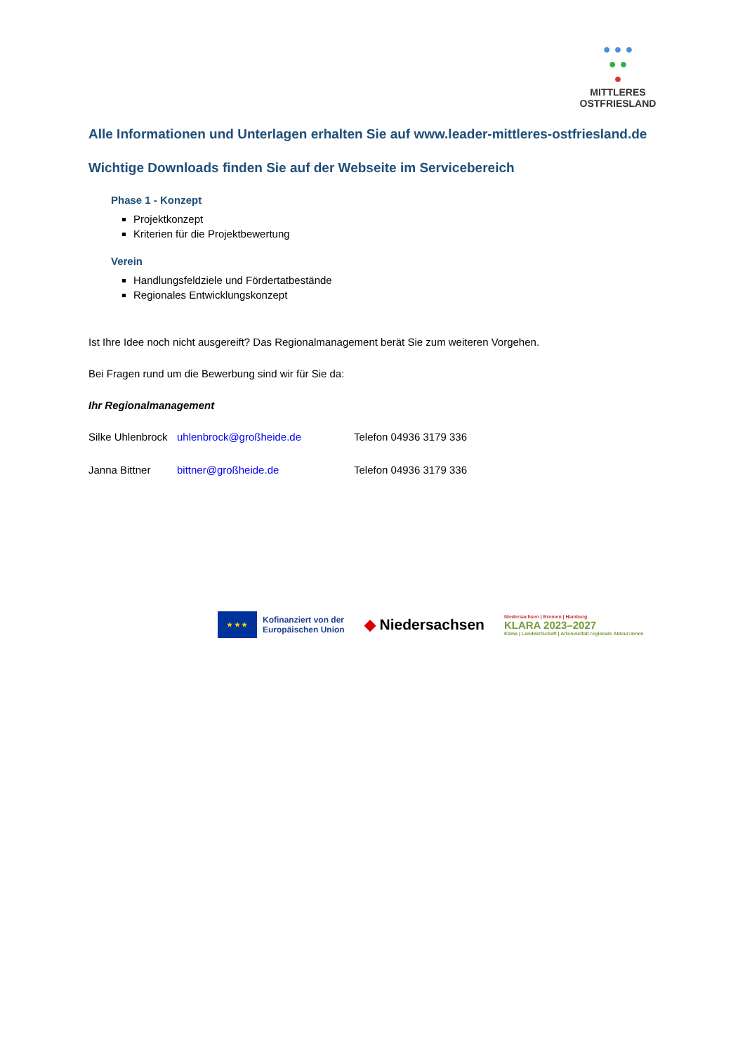● ● ●
● ●
●
MITTLERES
OSTFRIESLAND
Alle Informationen und Unterlagen erhalten Sie auf www.leader-mittleres-ostfriesland.de
Wichtige Downloads finden Sie auf der Webseite im Servicebereich
Phase 1 - Konzept
Projektkonzept
Kriterien für die Projektbewertung
Verein
Handlungsfeldziele und Fördertatbestände
Regionales Entwicklungskonzept
Ist Ihre Idee noch nicht ausgereift? Das Regionalmanagement berät Sie zum weiteren Vorgehen.
Bei Fragen rund um die Bewerbung sind wir für Sie da:
Ihr Regionalmanagement
Silke Uhlenbrock uhlenbrock@großheide.de Telefon 04936 3179 336
Janna Bittner bittner@großheide.de Telefon 04936 3179 336
★ ★ ★
Kofinanziert von der
Europäischen Union
◆ Niedersachsen
Niedersachsen | Bremen | Hamburg
KLARA 2023–2027
Klima | Landwirtschaft | Artenvielfalt regionale Akteur:innen